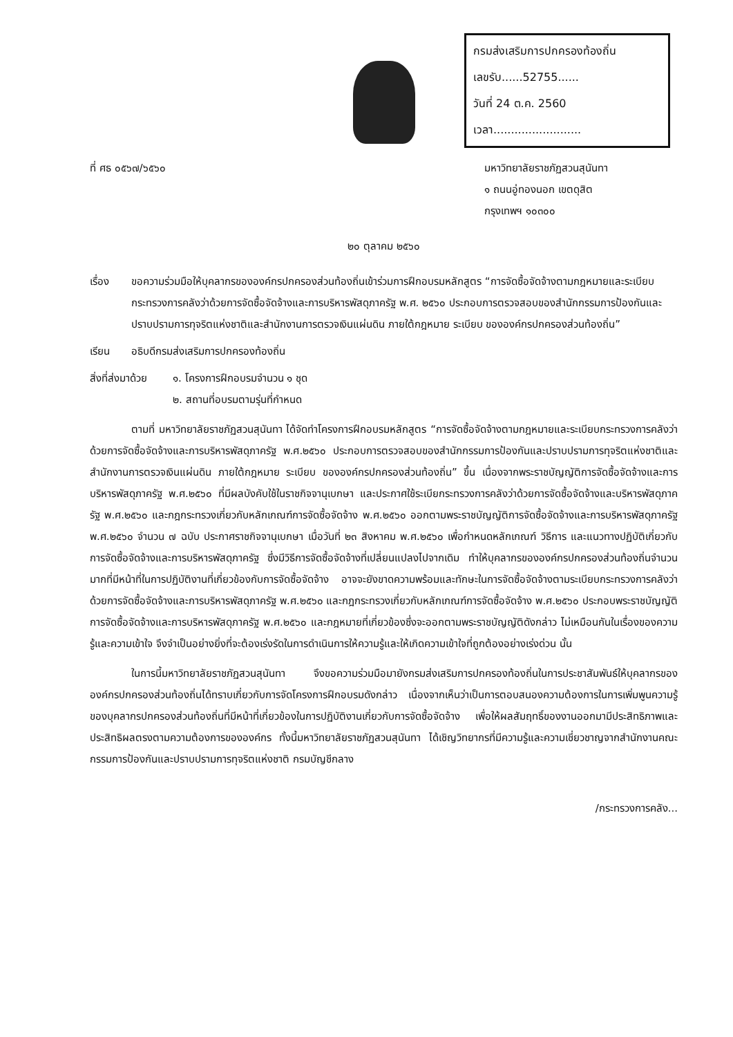กรมส่งเสริมการปกครองท้องถิ่น
เลขรับ......52755......
วันที่ 24 ต.ค. 2560
เวลา.........................
ที่ ศธ ๐๕๖๗/๖๕๖๐ มหาวิทยาลัยราชภัฏสวนสุนันทา
๑ ถนนอู่ทองนอก เขตดุสิต
กรุงเทพฯ ๑๐๓๐๐
๒๐ ตุลาคม ๒๕๖๐
เรื่อง ขอความร่วมมือให้บุคลากรขององค์กรปกครองส่วนท้องถิ่นเข้าร่วมการฝึกอบรมหลักสูตร “การจัดซื้อจัดจ้างตามกฎหมายและระเบียบกระทรวงการคลังว่าด้วยการจัดซื้อจัดจ้างและการบริหารพัสดุภาครัฐ พ.ศ. ๒๕๖๐ ประกอบการตรวจสอบของสำนักกรรมการป้องกันและปราบปรามการทุจริตแห่งชาติและสำนักงานการตรวจเงินแผ่นดิน ภายใต้กฎหมาย ระเบียบ ขององค์กรปกครองส่วนท้องถิ่น”
เรียน อธิบดีกรมส่งเสริมการปกครองท้องถิ่น
สิ่งที่ส่งมาด้วย ๑. โครงการฝึกอบรมจำนวน ๑ ชุด
๒. สถานที่อบรมตามรุ่นที่กำหนด
ตามที่ มหาวิทยาลัยราชภัฏสวนสุนันทา ได้จัดทำโครงการฝึกอบรมหลักสูตร “การจัดซื้อจัดจ้างตามกฎหมายและระเบียบกระทรวงการคลังว่าด้วยการจัดซื้อจัดจ้างและการบริหารพัสดุภาครัฐ พ.ศ.๒๕๖๐ ประกอบการตรวจสอบของสำนักกรรมการป้องกันและปราบปรามการทุจริตแห่งชาติและสำนักงานการตรวจเงินแผ่นดิน ภายใต้กฎหมาย ระเบียบ ขององค์กรปกครองส่วนท้องถิ่น” ขึ้น เนื่องจากพระราชบัญญัติการจัดซื้อจัดจ้างและการบริหารพัสดุภาครัฐ พ.ศ.๒๕๖๐ ที่มีผลบังคับใช้ในราชกิจจานุเบกษา และประกาศใช้ระเบียกระทรวงการคลังว่าด้วยการจัดซื้อจัดจ้างและบริหารพัสดุภาครัฐ พ.ศ.๒๕๖๐ และกฎกระทรวงเกี่ยวกับหลักเกณฑ์การจัดซื้อจัดจ้าง พ.ศ.๒๕๖๐ ออกตามพระราชบัญญัติการจัดซื้อจัดจ้างและการบริหารพัสดุภาครัฐ พ.ศ.๒๕๖๐ จำนวน ๗ ฉบับ ประกาศราชกิจจานุเบกษา เมื่อวันที่ ๒๓ สิงหาคม พ.ศ.๒๕๖๐ เพื่อกำหนดหลักเกณฑ์ วิธีการ และแนวทางปฏิบัติเกี่ยวกับการจัดซื้อจัดจ้างและการบริหารพัสดุภาครัฐ ซึ่งมีวิธีการจัดซื้อจัดจ้างที่เปลี่ยนแปลงไปจากเดิม ทำให้บุคลากรขององค์กรปกครองส่วนท้องถิ่นจำนวนมากที่มีหน้าที่ในการปฏิบัติงานที่เกี่ยวข้องกับการจัดซื้อจัดจ้าง อาจจะยังขาดความพร้อมและทักษะในการจัดซื้อจัดจ้างตามระเบียบกระทรวงการคลังว่าด้วยการจัดซื้อจัดจ้างและการบริหารพัสดุภาครัฐ พ.ศ.๒๕๖๐ และกฎกระทรวงเกี่ยวกับหลักเกณฑ์การจัดซื้อจัดจ้าง พ.ศ.๒๕๖๐ ประกอบพระราชบัญญัติการจัดซื้อจัดจ้างและการบริหารพัสดุภาครัฐ พ.ศ.๒๕๖๐ และกฎหมายที่เกี่ยวข้องซึ่งจะออกตามพระราชบัญญัติดังกล่าว ไม่เหมือนกันในเรื่องของความรู้และความเข้าใจ จึงจำเป็นอย่างยิ่งที่จะต้องเร่งรัดในการดำเนินการให้ความรู้และให้เกิดความเข้าใจที่ถูกต้องอย่างเร่งด่วน นั้น
ในการนี้มหาวิทยาลัยราชภัฏสวนสุนันทา จึงขอความร่วมมือมายังกรมส่งเสริมการปกครองท้องถิ่นในการประชาสัมพันธ์ให้บุคลากรขององค์กรปกครองส่วนท้องถิ่นได้ทราบเกี่ยวกับการจัดโครงการฝึกอบรมดังกล่าว เนื่องจากเห็นว่าเป็นการตอบสนองความต้องการในการเพิ่มพูนความรู้ของบุคลากรปกครองส่วนท้องถิ่นที่มีหน้าที่เกี่ยวข้องในการปฏิบัติงานเกี่ยวกับการจัดซื้อจัดจ้าง เพื่อให้ผลสัมฤทธิ์ของงานออกมามีประสิทธิภาพและประสิทธิผลตรงตามความต้องการขององค์กร ทั้งนี้มหาวิทยาลัยราชภัฏสวนสุนันทา ได้เชิญวิทยากรที่มีความรู้และความเชี่ยวชาญจากสำนักงานคณะกรรมการป้องกันและปราบปรามการทุจริตแห่งชาติ กรมบัญชีกลาง
/กระทรวงการคลัง...